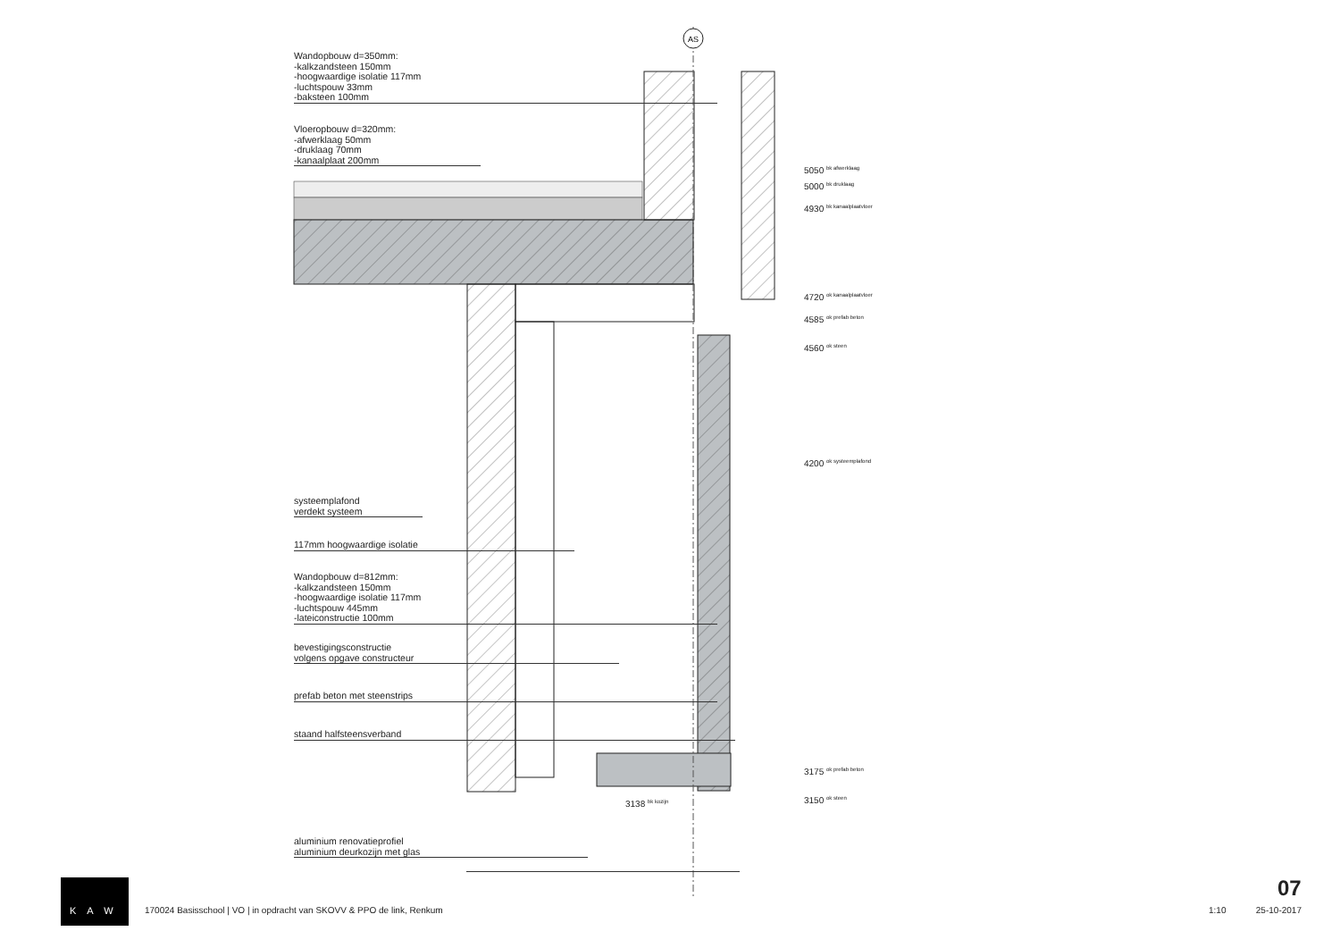AS
Wandopbouw d=350mm:
-kalkzandsteen 150mm
-hoogwaardige isolatie 117mm
-luchtspouw 33mm
-baksteen 100mm
Vloeropbouw d=320mm:
-afwerklaag 50mm
-druklaag 70mm
-kanaalplaat 200mm
systeemplafond
verdekt systeem
117mm hoogwaardige isolatie
Wandopbouw d=812mm:
-kalkzandsteen 150mm
-hoogwaardige isolatie 117mm
-luchtspouw 445mm
-lateiconstructie 100mm
bevestigingsconstructie
volgens opgave constructeur
prefab beton met steenstrips
staand halfsteensverband
aluminium renovatieprofiel
aluminium deurkozijn met glas
5050 <sup>bk afwerklaag</sup>
5000 <sup>bk druklaag</sup>
4930 <sup>bk kanaalplaatvloer</sup>
4720 <sup>ok kanaalplaatvloer</sup>
4585 <sup>ok prefab beton</sup>
4560 <sup>ok steen</sup>
4200 <sup>ok systeemplafond</sup>
3175 <sup>ok prefab beton</sup>
3150 <sup>ok steen</sup>
3138 <sup>bk kozijn</sup>
KAW
170024 Basisschool | VO | in opdracht van SKOVV & PPO de link, Renkum
07
1:10 25-10-2017